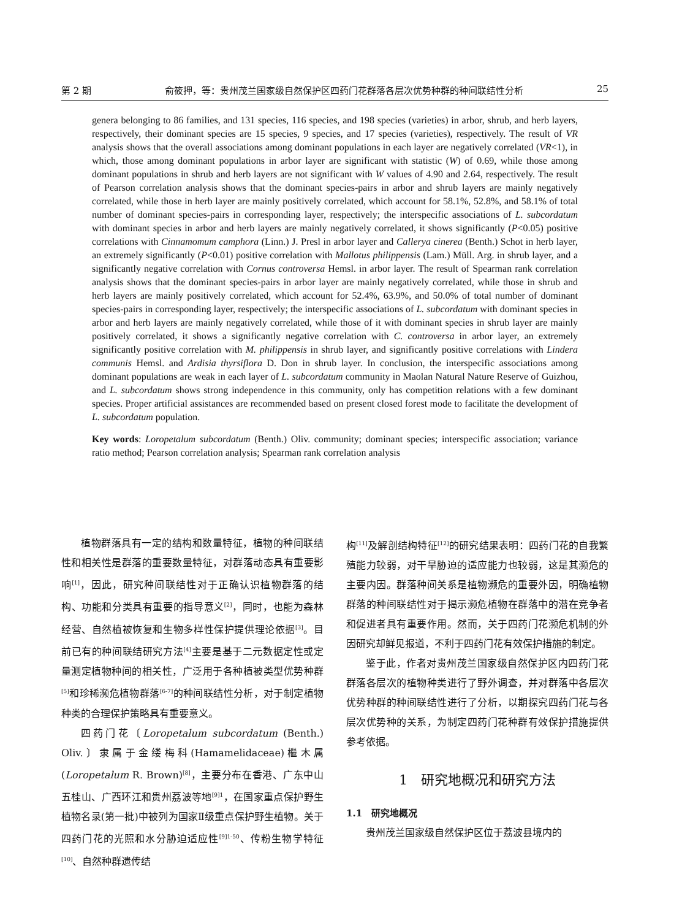第 2 期 俞筱押，等：贵州茂兰国家级自然保护区四药门花群落各层次优势种群的种间联结性分析 25
genera belonging to 86 families, and 131 species, 116 species, and 198 species (varieties) in arbor, shrub, and herb layers, respectively, their dominant species are 15 species, 9 species, and 17 species (varieties), respectively. The result of VR analysis shows that the overall associations among dominant populations in each layer are negatively correlated (VR<1), in which, those among dominant populations in arbor layer are significant with statistic (W) of 0.69, while those among dominant populations in shrub and herb layers are not significant with W values of 4.90 and 2.64, respectively. The result of Pearson correlation analysis shows that the dominant species-pairs in arbor and shrub layers are mainly negatively correlated, while those in herb layer are mainly positively correlated, which account for 58.1%, 52.8%, and 58.1% of total number of dominant species-pairs in corresponding layer, respectively; the interspecific associations of L. subcordatum with dominant species in arbor and herb layers are mainly negatively correlated, it shows significantly (P<0.05) positive correlations with Cinnamomum camphora (Linn.) J. Presl in arbor layer and Callerya cinerea (Benth.) Schot in herb layer, an extremely significantly (P<0.01) positive correlation with Mallotus philippensis (Lam.) Müll. Arg. in shrub layer, and a significantly negative correlation with Cornus controversa Hemsl. in arbor layer. The result of Spearman rank correlation analysis shows that the dominant species-pairs in arbor layer are mainly negatively correlated, while those in shrub and herb layers are mainly positively correlated, which account for 52.4%, 63.9%, and 50.0% of total number of dominant species-pairs in corresponding layer, respectively; the interspecific associations of L. subcordatum with dominant species in arbor and herb layers are mainly negatively correlated, while those of it with dominant species in shrub layer are mainly positively correlated, it shows a significantly negative correlation with C. controversa in arbor layer, an extremely significantly positive correlation with M. philippensis in shrub layer, and significantly positive correlations with Lindera communis Hemsl. and Ardisia thyrsiflora D. Don in shrub layer. In conclusion, the interspecific associations among dominant populations are weak in each layer of L. subcordatum community in Maolan Natural Nature Reserve of Guizhou, and L. subcordatum shows strong independence in this community, only has competition relations with a few dominant species. Proper artificial assistances are recommended based on present closed forest mode to facilitate the development of L. subcordatum population.
Key words: Loropetalum subcordatum (Benth.) Oliv. community; dominant species; interspecific association; variance ratio method; Pearson correlation analysis; Spearman rank correlation analysis
植物群落具有一定的结构和数量特征，植物的种间联结性和相关性是群落的重要数量特征，对群落动态具有重要影响<sup>[1]</sup>，因此，研究种间联结性对于正确认识植物群落的结构、功能和分类具有重要的指导意义<sup>[2]</sup>，同时，也能为森林经营、自然植被恢复和生物多样性保护提供理论依据<sup>[3]</sup>。目前已有的种间联结研究方法<sup>[4]</sup>主要是基于二元数据定性或定量测定植物种间的相关性，广泛用于各种植被类型优势种群<sup>[5]</sup>和珍稀濒危植物群落<sup>[6-7]</sup>的种间联结性分析，对于制定植物种类的合理保护策略具有重要意义。
四药门花〔Loropetalum subcordatum (Benth.) Oliv.〕隶属于金缕梅科(Hamamelidaceae)檵木属(Loropetalum R. Brown)<sup>[8]</sup>，主要分布在香港、广东中山五桂山、广西环江和贵州荔波等地<sup>[9]1</sup>，在国家重点保护野生植物名录(第一批)中被列为国家Ⅱ级重点保护野生植物。关于四药门花的光照和水分胁迫适应性<sup>[9]1-50</sup>、传粉生物学特征<sup>[10]</sup>、自然种群遗传结
构<sup>[11]</sup>及解剖结构特征<sup>[12]</sup>的研究结果表明：四药门花的自我繁殖能力较弱，对干旱胁迫的适应能力也较弱，这是其濒危的主要内因。群落种间关系是植物濒危的重要外因，明确植物群落的种间联结性对于揭示濒危植物在群落中的潜在竞争者和促进者具有重要作用。然而，关于四药门花濒危机制的外因研究却鲜见报道，不利于四药门花有效保护措施的制定。
鉴于此，作者对贵州茂兰国家级自然保护区内四药门花群落各层次的植物种类进行了野外调查，并对群落中各层次优势种群的种间联结性进行了分析，以期探究四药门花与各层次优势种的关系，为制定四药门花种群有效保护措施提供参考依据。
1　研究地概况和研究方法
1.1　研究地概况
贵州茂兰国家级自然保护区位于荔波县境内的